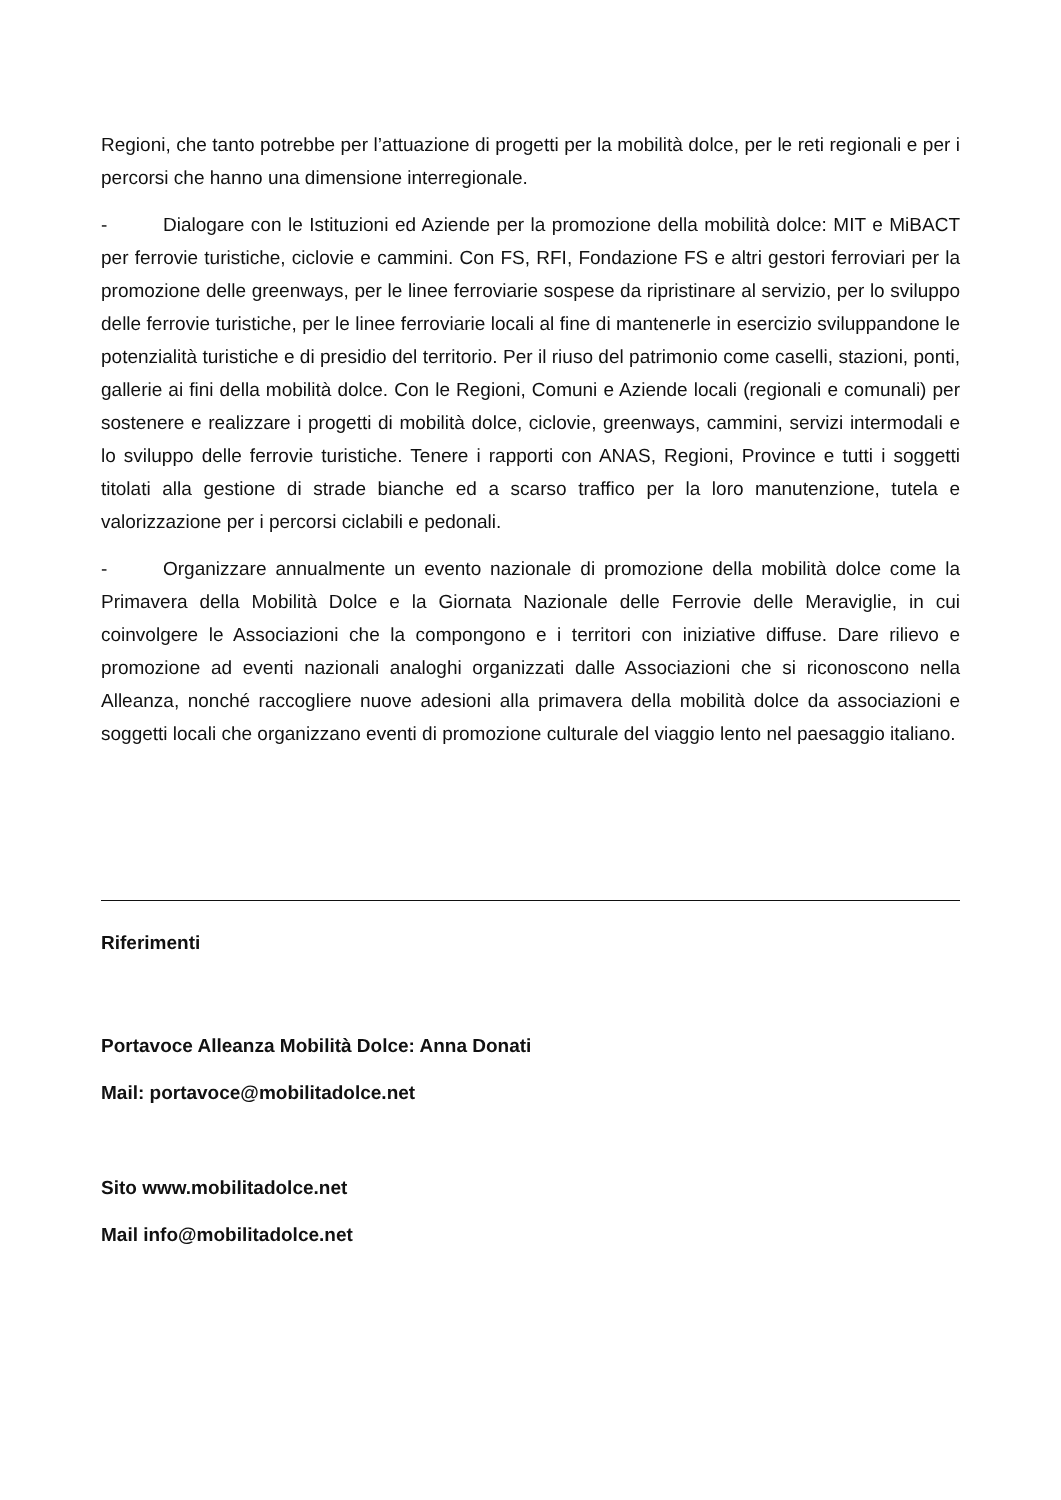Regioni, che tanto potrebbe per l’attuazione di progetti per la mobilità dolce, per le reti regionali e per i percorsi che hanno una dimensione interregionale.
- Dialogare con le Istituzioni ed Aziende per la promozione della mobilità dolce: MIT e MiBACT per ferrovie turistiche, ciclovie e cammini. Con FS, RFI, Fondazione FS e altri gestori ferroviari per la promozione delle greenways, per le linee ferroviarie sospese da ripristinare al servizio, per lo sviluppo delle ferrovie turistiche, per le linee ferroviarie locali al fine di mantenerle in esercizio sviluppandone le potenzialità turistiche e di presidio del territorio. Per il riuso del patrimonio come caselli, stazioni, ponti, gallerie ai fini della mobilità dolce. Con le Regioni, Comuni e Aziende locali (regionali e comunali) per sostenere e realizzare i progetti di mobilità dolce, ciclovie, greenways, cammini, servizi intermodali e lo sviluppo delle ferrovie turistiche. Tenere i rapporti con ANAS, Regioni, Province e tutti i soggetti titolati alla gestione di strade bianche ed a scarso traffico per la loro manutenzione, tutela e valorizzazione per i percorsi ciclabili e pedonali.
- Organizzare annualmente un evento nazionale di promozione della mobilità dolce come la Primavera della Mobilità Dolce e la Giornata Nazionale delle Ferrovie delle Meraviglie, in cui coinvolgere le Associazioni che la compongono e i territori con iniziative diffuse. Dare rilievo e promozione ad eventi nazionali analoghi organizzati dalle Associazioni che si riconoscono nella Alleanza, nonché raccogliere nuove adesioni alla primavera della mobilità dolce da associazioni e soggetti locali che organizzano eventi di promozione culturale del viaggio lento nel paesaggio italiano.
Riferimenti
Portavoce Alleanza Mobilità Dolce: Anna Donati
Mail: portavoce@mobilitadolce.net
Sito www.mobilitadolce.net
Mail info@mobilitadolce.net